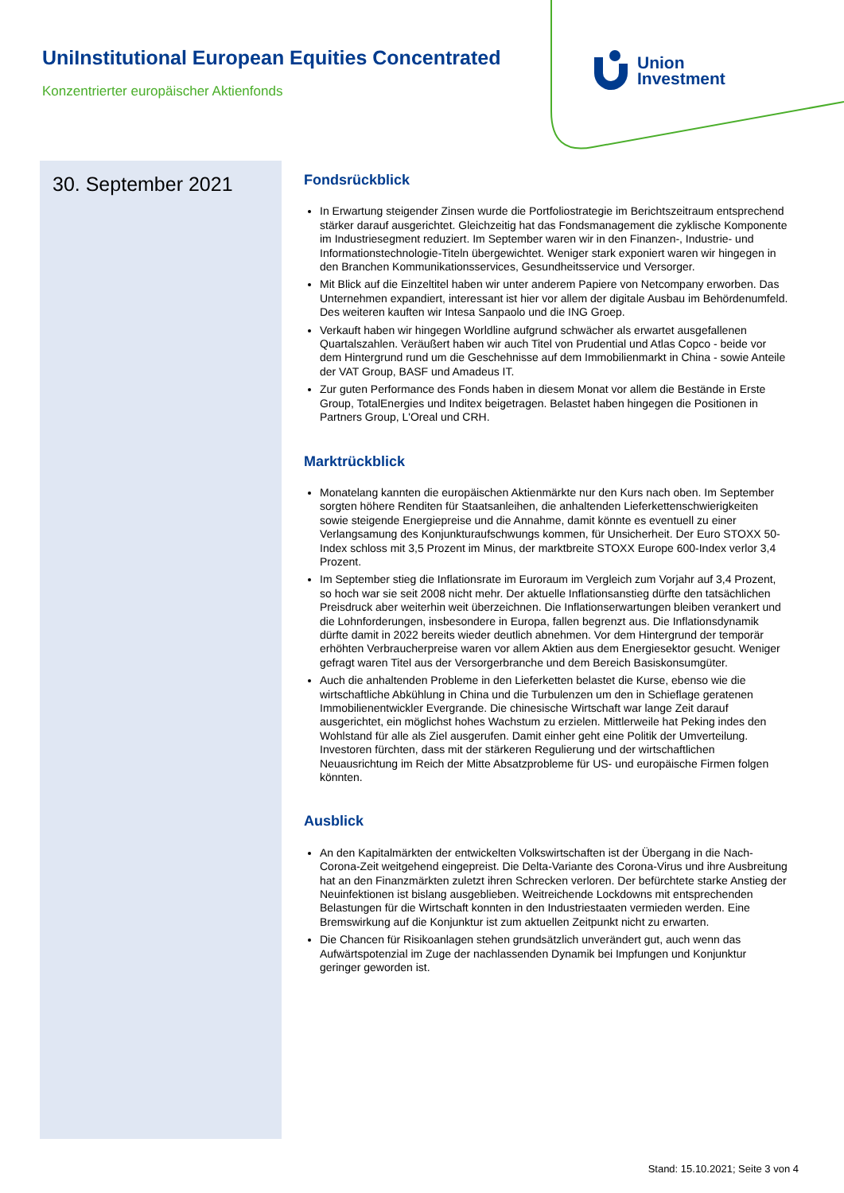UniInstitutional European Equities Concentrated
Konzentrierter europäischer Aktienfonds
Union
Investment
30. September 2021
Fondsrückblick
In Erwartung steigender Zinsen wurde die Portfoliostrategie im Berichtszeitraum entsprechend stärker darauf ausgerichtet. Gleichzeitig hat das Fondsmanagement die zyklische Komponente im Industriesegment reduziert. Im September waren wir in den Finanzen-, Industrie- und Informationstechnologie-Titeln übergewichtet. Weniger stark exponiert waren wir hingegen in den Branchen Kommunikationsservices, Gesundheitsservice und Versorger.
Mit Blick auf die Einzeltitel haben wir unter anderem Papiere von Netcompany erworben. Das Unternehmen expandiert, interessant ist hier vor allem der digitale Ausbau im Behördenumfeld. Des weiteren kauften wir Intesa Sanpaolo und die ING Groep.
Verkauft haben wir hingegen Worldline aufgrund schwächer als erwartet ausgefallenen Quartalszahlen. Veräußert haben wir auch Titel von Prudential und Atlas Copco - beide vor dem Hintergrund rund um die Geschehnisse auf dem Immobilienmarkt in China - sowie Anteile der VAT Group, BASF und Amadeus IT.
Zur guten Performance des Fonds haben in diesem Monat vor allem die Bestände in Erste Group, TotalEnergies und Inditex beigetragen. Belastet haben hingegen die Positionen in Partners Group, L'Oreal und CRH.
Marktrückblick
Monatelang kannten die europäischen Aktienmärkte nur den Kurs nach oben. Im September sorgten höhere Renditen für Staatsanleihen, die anhaltenden Lieferkettenschwierigkeiten sowie steigende Energiepreise und die Annahme, damit könnte es eventuell zu einer Verlangsamung des Konjunkturaufschwungs kommen, für Unsicherheit. Der Euro STOXX 50-Index schloss mit 3,5 Prozent im Minus, der marktbreite STOXX Europe 600-Index verlor 3,4 Prozent.
Im September stieg die Inflationsrate im Euroraum im Vergleich zum Vorjahr auf 3,4 Prozent, so hoch war sie seit 2008 nicht mehr. Der aktuelle Inflationsanstieg dürfte den tatsächlichen Preisdruck aber weiterhin weit überzeichnen. Die Inflationserwartungen bleiben verankert und die Lohnforderungen, insbesondere in Europa, fallen begrenzt aus. Die Inflationsdynamik dürfte damit in 2022 bereits wieder deutlich abnehmen. Vor dem Hintergrund der temporär erhöhten Verbraucherpreise waren vor allem Aktien aus dem Energiesektor gesucht. Weniger gefragt waren Titel aus der Versorgerbranche und dem Bereich Basiskonsumgüter.
Auch die anhaltenden Probleme in den Lieferketten belastet die Kurse, ebenso wie die wirtschaftliche Abkühlung in China und die Turbulenzen um den in Schieflage geratenen Immobilienentwickler Evergrande. Die chinesische Wirtschaft war lange Zeit darauf ausgerichtet, ein möglichst hohes Wachstum zu erzielen. Mittlerweile hat Peking indes den Wohlstand für alle als Ziel ausgerufen. Damit einher geht eine Politik der Umverteilung. Investoren fürchten, dass mit der stärkeren Regulierung und der wirtschaftlichen Neuausrichtung im Reich der Mitte Absatzprobleme für US- und europäische Firmen folgen könnten.
Ausblick
An den Kapitalmärkten der entwickelten Volkswirtschaften ist der Übergang in die Nach-Corona-Zeit weitgehend eingepreist. Die Delta-Variante des Corona-Virus und ihre Ausbreitung hat an den Finanzmärkten zuletzt ihren Schrecken verloren. Der befürchtete starke Anstieg der Neuinfektionen ist bislang ausgeblieben. Weitreichende Lockdowns mit entsprechenden Belastungen für die Wirtschaft konnten in den Industriestaaten vermieden werden. Eine Bremswirkung auf die Konjunktur ist zum aktuellen Zeitpunkt nicht zu erwarten.
Die Chancen für Risikoanlagen stehen grundsätzlich unverändert gut, auch wenn das Aufwärtspotenzial im Zuge der nachlassenden Dynamik bei Impfungen und Konjunktur geringer geworden ist.
Stand: 15.10.2021; Seite 3 von 4